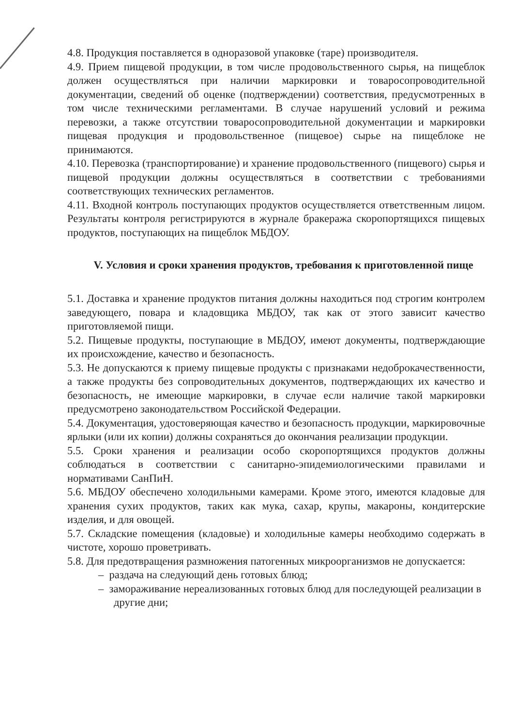4.8. Продукция поставляется в одноразовой упаковке (таре) производителя.
4.9. Прием пищевой продукции, в том числе продовольственного сырья, на пищеблок должен осуществляться при наличии маркировки и товаросопроводительной документации, сведений об оценке (подтверждении) соответствия, предусмотренных в том числе техническими регламентами. В случае нарушений условий и режима перевозки, а также отсутствии товаросопроводительной документации и маркировки пищевая продукция и продовольственное (пищевое) сырье на пищеблоке не принимаются.
4.10. Перевозка (транспортирование) и хранение продовольственного (пищевого) сырья и пищевой продукции должны осуществляться в соответствии с требованиями соответствующих технических регламентов.
4.11. Входной контроль поступающих продуктов осуществляется ответственным лицом. Результаты контроля регистрируются в журнале бракеража скоропортящихся пищевых продуктов, поступающих на пищеблок МБДОУ.
V. Условия и сроки хранения продуктов, требования к приготовленной пище
5.1. Доставка и хранение продуктов питания должны находиться под строгим контролем заведующего, повара и кладовщика МБДОУ, так как от этого зависит качество приготовляемой пищи.
5.2. Пищевые продукты, поступающие в МБДОУ, имеют документы, подтверждающие их происхождение, качество и безопасность.
5.3. Не допускаются к приему пищевые продукты с признаками недоброкачественности, а также продукты без сопроводительных документов, подтверждающих их качество и безопасность, не имеющие маркировки, в случае если наличие такой маркировки предусмотрено законодательством Российской Федерации.
5.4. Документация, удостоверяющая качество и безопасность продукции, маркировочные ярлыки (или их копии) должны сохраняться до окончания реализации продукции.
5.5. Сроки хранения и реализации особо скоропортящихся продуктов должны соблюдаться в соответствии с санитарно-эпидемиологическими правилами и нормативами СанПиН.
5.6. МБДОУ обеспечено холодильными камерами. Кроме этого, имеются кладовые для хранения сухих продуктов, таких как мука, сахар, крупы, макароны, кондитерские изделия, и для овощей.
5.7. Складские помещения (кладовые) и холодильные камеры необходимо содержать в чистоте, хорошо проветривать.
5.8. Для предотвращения размножения патогенных микроорганизмов не допускается:
– раздача на следующий день готовых блюд;
– замораживание нереализованных готовых блюд для последующей реализации в другие дни;